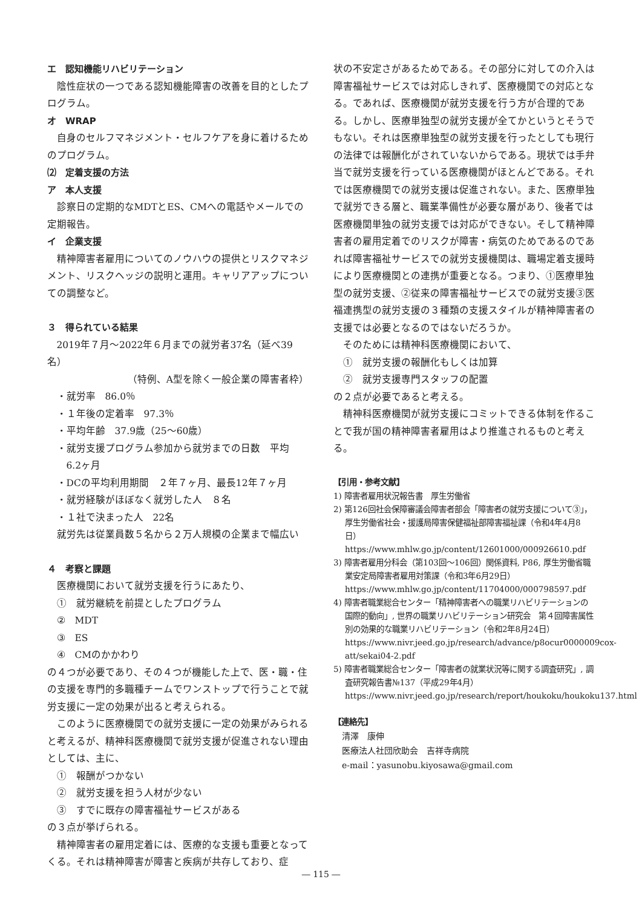エ　認知機能リハビリテーション
陰性症状の一つである認知機能障害の改善を目的としたプログラム。
オ　WRAP
自身のセルフマネジメント・セルフケアを身に着けるためのプログラム。
⑵　定着支援の方法
ア　本人支援
診察日の定期的なMDTとES、CMへの電話やメールでの定期報告。
イ　企業支援
精神障害者雇用についてのノウハウの提供とリスクマネジメント、リスクヘッジの説明と運用。キャリアアップについての調整など。
３　得られている結果
2019年７月～2022年６月までの就労者37名（延べ39名）
（特例、A型を除く一般企業の障害者枠）
・就労率　86.0％
・１年後の定着率　97.3％
・平均年齢　37.9歳（25～60歳）
・就労支援プログラム参加から就労までの日数　平均
　6.2ヶ月
・DCの平均利用期間　２年７ヶ月、最長12年７ヶ月
・就労経験がほぼなく就労した人　８名
・１社で決まった人　22名
就労先は従業員数５名から２万人規模の企業まで幅広い
４　考察と課題
医療機関において就労支援を行うにあたり、
①　就労継続を前提としたプログラム
②　MDT
③　ES
④　CMのかかわり
の４つが必要であり、その４つが機能した上で、医・職・住の支援を専門的多職種チームでワンストップで行うことで就労支援に一定の効果が出ると考えられる。
このように医療機関での就労支援に一定の効果がみられると考えるが、精神科医療機関で就労支援が促進されない理由としては、主に、
①　報酬がつかない
②　就労支援を担う人材が少ない
③　すでに既存の障害福祉サービスがある
の３点が挙げられる。
精神障害者の雇用定着には、医療的な支援も重要となってくる。それは精神障害が障害と疾病が共存しており、症
状の不安定さがあるためである。その部分に対しての介入は障害福祉サービスでは対応しきれず、医療機関での対応となる。であれば、医療機関が就労支援を行う方が合理的である。しかし、医療単独型の就労支援が全てかというとそうでもない。それは医療単独型の就労支援を行ったとしても現行の法律では報酬化がされていないからである。現状では手弁当で就労支援を行っている医療機関がほとんどである。それでは医療機関での就労支援は促進されない。また、医療単独で就労できる層と、職業準備性が必要な層があり、後者では医療機関単独の就労支援では対応ができない。そして精神障害者の雇用定着でのリスクが障害・病気のためであるのであれば障害福祉サービスでの就労支援機関は、職場定着支援時により医療機関との連携が重要となる。つまり、①医療単独型の就労支援、②従来の障害福祉サービスでの就労支援③医福連携型の就労支援の３種類の支援スタイルが精神障害者の支援では必要となるのではないだろうか。
そのためには精神科医療機関において、
①　就労支援の報酬化もしくは加算
②　就労支援専門スタッフの配置
の２点が必要であると考える。
精神科医療機関が就労支援にコミットできる体制を作ることで我が国の精神障害者雇用はより推進されるものと考える。
【引用・参考文献】
1) 障害者雇用状況報告書　厚生労働省
2) 第126回社会保障審議会障害者部会「障害者の就労支援について③」，厚生労働省社会・援護局障害保健福祉部障害福祉課（令和4年4月8日）
https://www.mhlw.go.jp/content/12601000/000926610.pdf
3) 障害者雇用分科会（第103回～106回）関係資料, P86, 厚生労働省職業安定局障害者雇用対策課（令和3年6月29日）
https://www.mhlw.go.jp/content/11704000/000798597.pdf
4) 障害者職業総合センター「精神障害者への職業リハビリテーションの国際的動向」, 世界の職業リハビリテーション研究会　第４回障害属性別の効果的な職業リハビリテーション（令和2年8月24日）
https://www.nivr.jeed.go.jp/research/advance/p8ocur0000009cox-att/sekai04-2.pdf
5) 障害者職業総合センター「障害者の就業状況等に関する調査研究」, 調査研究報告書№137（平成29年4月）
https://www.nivr.jeed.go.jp/research/report/houkoku/houkoku137.html
【連絡先】
清澤　康伸
医療法人社団欣助会　吉祥寺病院
e-mail：yasunobu.kiyosawa@gmail.com
― 115 ―